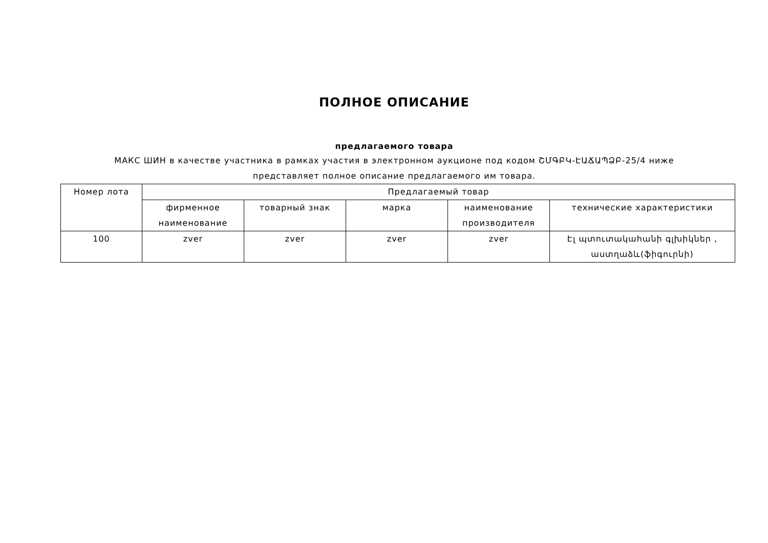ПОЛНОЕ ОПИСАНИЕ
предлагаемого товара
МАКС ШИН в качестве участника в рамках участия в электронном аукционе под кодом ՇՄԳԲԿ-ԷԱՃԱՊՁԲ-25/4 ниже представляет полное описание предлагаемого им товара.
| Номер лота | Предлагаемый товар | | | | |
| --- | --- | --- | --- | --- | --- |
| | фирменное наименование | товарный знак | марка | наименование производителя | технические характеристики |
| 100 | zver | zver | zver | zver | Էլ պտուտակահանի գլխիկներ , աստղաձև(ֆիգուրնի) |